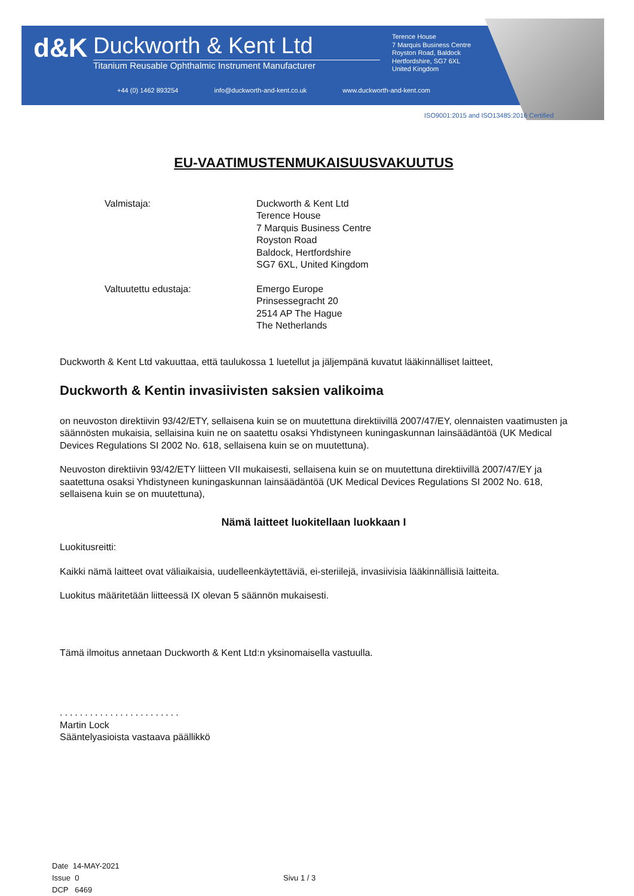d&K
Duckworth & Kent Ltd
Titanium Reusable Ophthalmic Instrument Manufacturer
Terence House
7 Marquis Business Centre
Royston Road, Baldock
Hertfordshire, SG7 6XL
United Kingdom
+44 (0) 1462 893254 info@duckworth-and-kent.co.uk www.duckworth-and-kent.com
ISO9001:2015 and ISO13485:2016 Certified
EU-VAATIMUSTENMUKAISUUSVAKUUTUS
Valmistaja: Duckworth & Kent Ltd
Terence House
7 Marquis Business Centre
Royston Road
Baldock, Hertfordshire
SG7 6XL, United Kingdom
Valtuutettu edustaja: Emergo Europe
Prinsessegracht 20
2514 AP The Hague
The Netherlands
Duckworth & Kent Ltd vakuuttaa, että taulukossa 1 luetellut ja jäljempänä kuvatut lääkinnälliset laitteet,
Duckworth & Kentin invasiivisten saksien valikoima
on neuvoston direktiivin 93/42/ETY, sellaisena kuin se on muutettuna direktiivillä 2007/47/EY, olennaisten vaatimusten ja säännösten mukaisia, sellaisina kuin ne on saatettu osaksi Yhdistyneen kuningaskunnan lainsäädäntöä (UK Medical Devices Regulations SI 2002 No. 618, sellaisena kuin se on muutettuna).
Neuvoston direktiivin 93/42/ETY liitteen VII mukaisesti, sellaisena kuin se on muutettuna direktiivillä 2007/47/EY ja saatettuna osaksi Yhdistyneen kuningaskunnan lainsäädäntöä (UK Medical Devices Regulations SI 2002 No. 618, sellaisena kuin se on muutettuna),
Nämä laitteet luokitellaan luokkaan I
Luokitusreitti:
Kaikki nämä laitteet ovat väliaikaisia, uudelleenkäytettäviä, ei-steriilejä, invasiivisia lääkinnällisiä laitteita.
Luokitus määritetään liitteessä IX olevan 5 säännön mukaisesti.
Tämä ilmoitus annetaan Duckworth & Kent Ltd:n yksinomaisella vastuulla.
........................
Martin Lock
Sääntelyasioista vastaava päällikkö
Date 14-MAY-2021
Issue 0
DCP 6469
Sivu 1 / 3